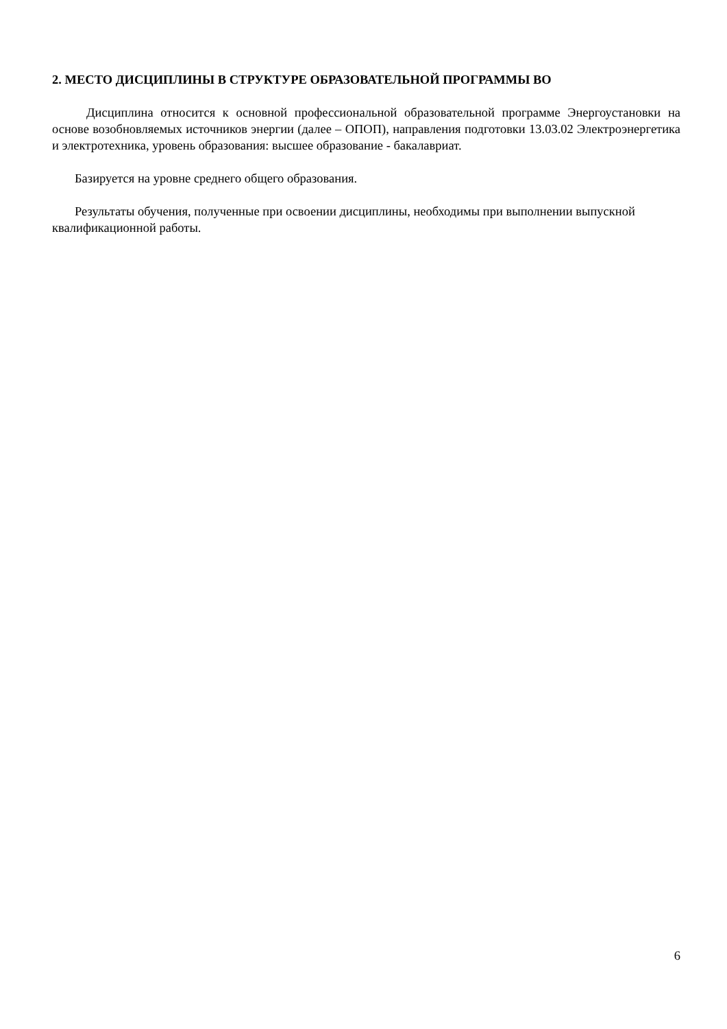2. МЕСТО ДИСЦИПЛИНЫ В СТРУКТУРЕ ОБРАЗОВАТЕЛЬНОЙ ПРОГРАММЫ ВО
Дисциплина относится к основной профессиональной образовательной программе Энергоустановки на основе возобновляемых источников энергии (далее – ОПОП), направления подготовки 13.03.02 Электроэнергетика и электротехника, уровень образования: высшее образование - бакалавриат.
Базируется на уровне среднего общего образования.
Результаты обучения, полученные при освоении дисциплины, необходимы при выполнении выпускной квалификационной работы.
6